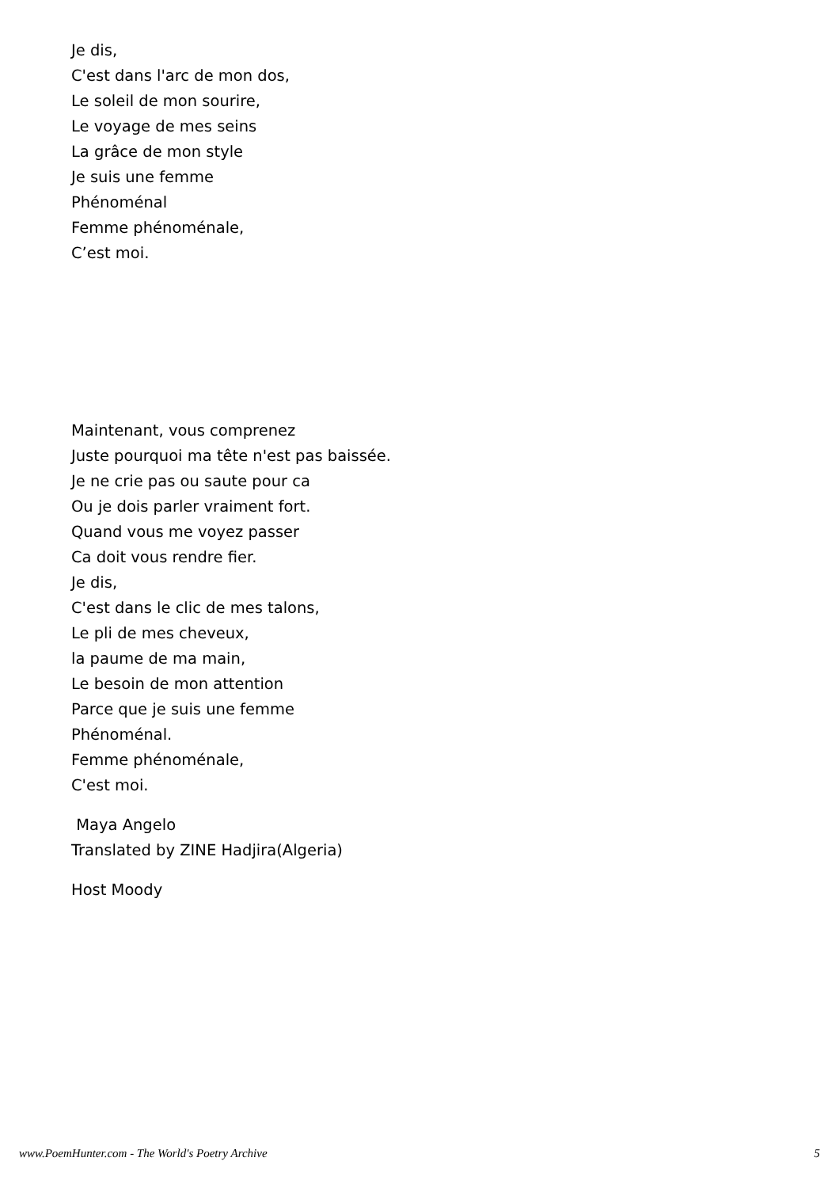Je dis,
C'est dans l'arc de mon dos,
Le soleil de mon sourire,
Le voyage de mes seins
La grâce de mon style
Je suis une femme
Phénoménal
Femme phénoménale,
C’est moi.
Maintenant, vous comprenez
Juste pourquoi ma tête n'est pas baissée.
Je ne crie pas ou saute pour ca
Ou je dois parler vraiment fort.
Quand vous me voyez passer
Ca doit vous rendre fier.
Je dis,
C'est dans le clic de mes talons,
Le pli de mes cheveux,
la paume de ma main,
Le besoin de mon attention
Parce que je suis une femme
Phénoménal.
Femme phénoménale,
C'est moi.
Maya Angelo
Translated by ZINE Hadjira(Algeria)
Host Moody
www.PoemHunter.com - The World's Poetry Archive 5